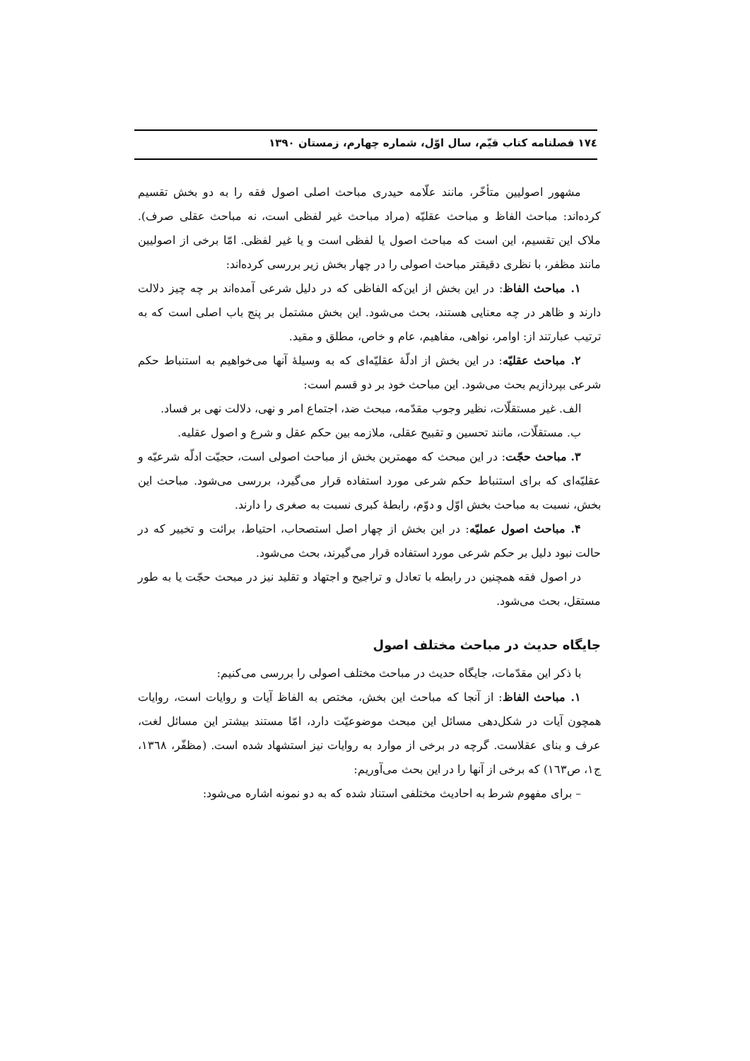۱۷٤ فصلنامه کتاب قیّم، سال اوّل، شماره چهارم، زمستان ۱۳۹۰
مشهور اصولیین متأخّر، مانند علّامه حیدری مباحث اصلی اصول فقه را به دو بخش تقسیم کرده‌اند: مباحث الفاظ و مباحث عقلیّه (مراد مباحث غیر لفظی است، نه مباحث عقلی صرف). ملاک این تقسیم، این است که مباحث اصول یا لفظی است و یا غیر لفظی. امّا برخی از اصولیین مانند مظفر، با نظری دقیقتر مباحث اصولی را در چهار بخش زیر بررسی کرده‌اند:
۱. مباحث الفاظ: در این بخش از این‌که الفاظی که در دلیل شرعی آمده‌اند بر چه چیز دلالت دارند و ظاهر در چه معنایی هستند، بحث می‌شود. این بخش مشتمل بر پنج باب اصلی است که به ترتیب عبارتند از: اوامر، نواهی، مفاهیم، عام و خاص، مطلق و مقید.
۲. مباحث عقلیّه: در این بخش از ادلّهٔ عقلیّه‌ای که به وسیلهٔ آنها می‌خواهیم به استنباط حکم شرعی بپردازیم بحث می‌شود. این مباحث خود بر دو قسم است:
الف. غیر مستقلّات، نظیر وجوب مقدّمه، مبحث ضد، اجتماع امر و نهی، دلالت نهی بر فساد.
ب. مستقلّات، مانند تحسین و تقبیح عقلی، ملازمه بین حکم عقل و شرع و اصول عقلیه.
۳. مباحث حجّت: در این مبحث که مهمترین بخش از مباحث اصولی است، حجیّت ادلّه شرعیّه و عقلیّه‌ای که برای استنباط حکم شرعی مورد استفاده قرار می‌گیرد، بررسی می‌شود. مباحث این بخش، نسبت به مباحث بخش اوّل و دوّم، رابطهٔ کبری نسبت به صغری را دارند.
۴. مباحث اصول عملیّه: در این بخش از چهار اصل استصحاب، احتیاط، برائت و تخییر که در حالت نبود دلیل بر حکم شرعی مورد استفاده قرار می‌گیرند، بحث می‌شود.
در اصول فقه همچنین در رابطه با تعادل و تراجیح و اجتهاد و تقلید نیز در مبحث حجّت یا به طور مستقل، بحث می‌شود.
جایگاه حدیث در مباحث مختلف اصول
با ذکر این مقدّمات، جایگاه حدیث در مباحث مختلف اصولی را بررسی می‌کنیم:
۱. مباحث الفاظ: از آنجا که مباحث این بخش، مختص به الفاظ آیات و روایات است، روایات همچون آیات در شکل‌دهی مسائل این مبحث موضوعیّت دارد، امّا مستند بیشتر این مسائل لغت، عرف و بنای عقلاست. گرچه در برخی از موارد به روایات نیز استشهاد شده است. (مظفّر، ۱۳٦۸، ج۱، ص۱٦۳) که برخی از آنها را در این بحث می‌آوریم:
– برای مفهوم شرط به احادیث مختلفی استناد شده که به دو نمونه اشاره می‌شود: